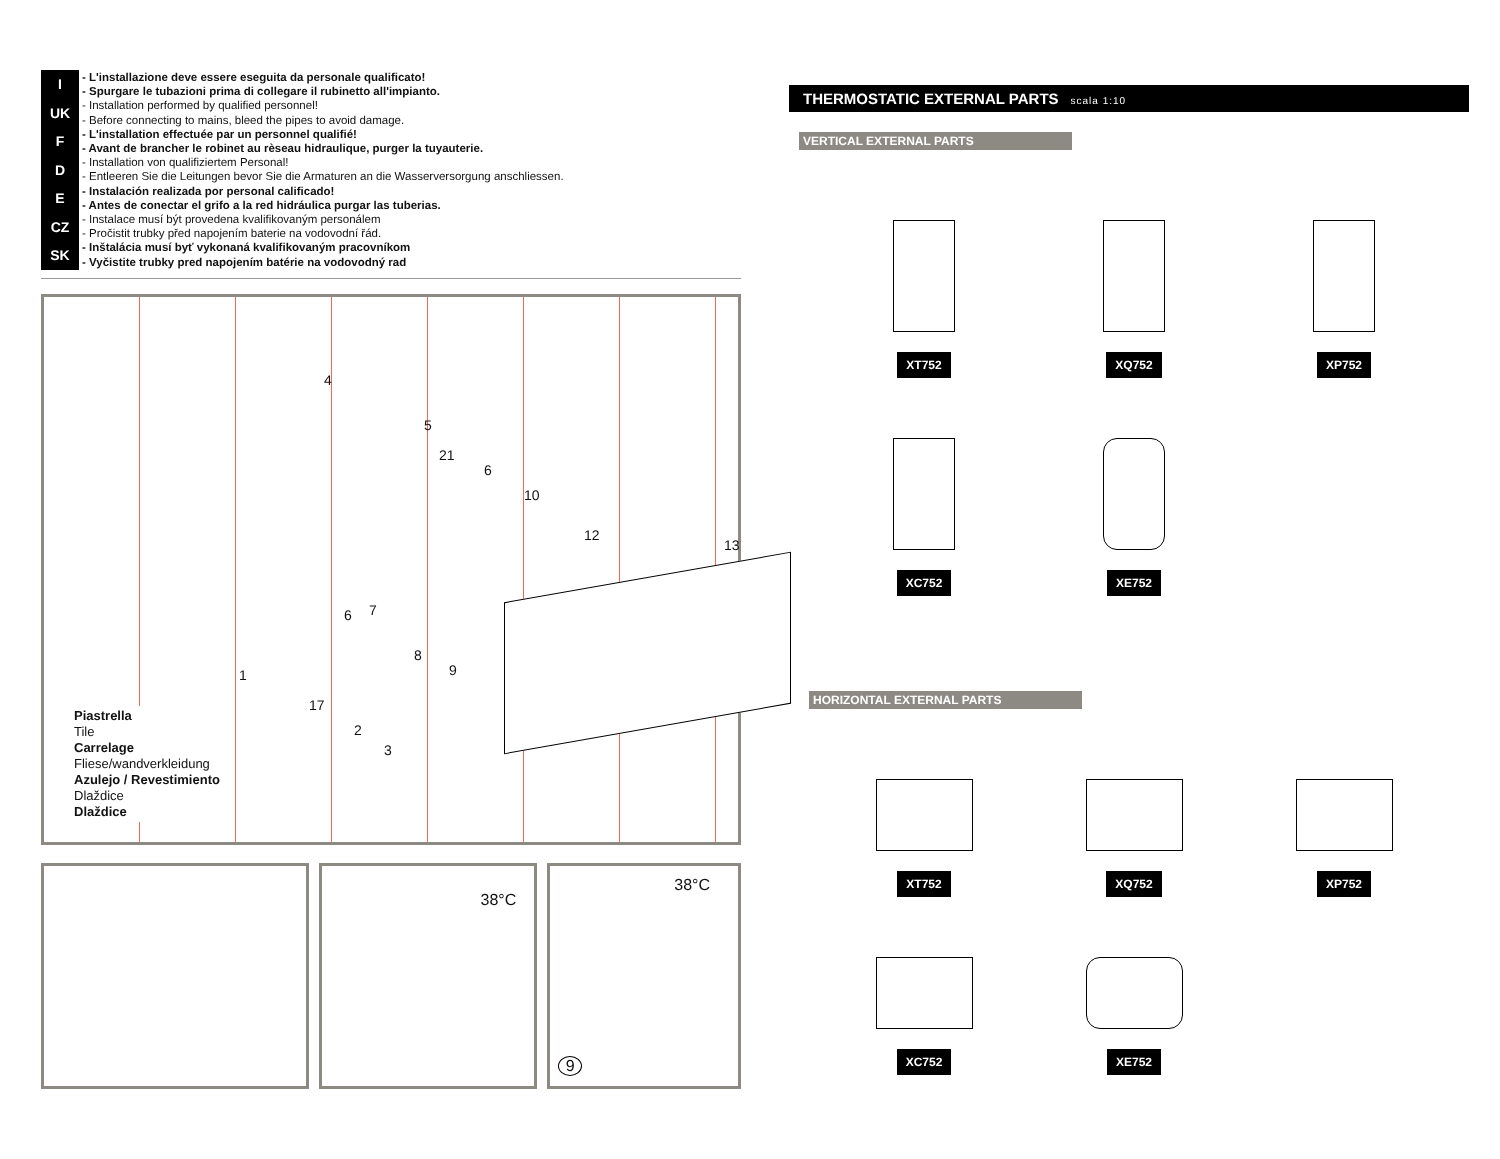I
UK
F
D
E
CZ
SK
- L'installazione deve essere eseguita da personale qualificato!
- Spurgare le tubazioni prima di collegare il rubinetto all'impianto.
- Installation performed by qualified personnel!
- Before connecting to mains, bleed the pipes to avoid damage.
- L'installation effectuée par un personnel qualifié!
- Avant de brancher le robinet au rèseau hidraulique, purger la tuyauterie.
- Installation von qualifiziertem Personal!
- Entleeren Sie die Leitungen bevor Sie die Armaturen an die Wasserversorgung anschliessen.
- Instalación realizada por personal calificado!
- Antes de conectar el grifo a la red hidráulica purgar las tuberias.
- Instalace musí být provedena kvalifikovaným personálem
- Pročistit trubky před napojením baterie na vodovodní řád.
- Inštalácia musí byť vykonaná kvalifikovaným pracovníkom
- Vyčistite trubky pred napojením batérie na vodovodný rad
4
5
21
6
10
12
13
6 7
8
9 1
17
2
3
Piastrella
Tile
Carrelage
Fliese/wandverkleidung
Azulejo / Revestimiento
Dlaždice
Dlaždice
38°C
38°C
9
THERMOSTATIC EXTERNAL PARTS scala 1:10
VERTICAL EXTERNAL PARTS
XT752
XQ752
XP752
XC752
XE752
HORIZONTAL EXTERNAL PARTS
XT752
XQ752
XP752
XC752
XE752